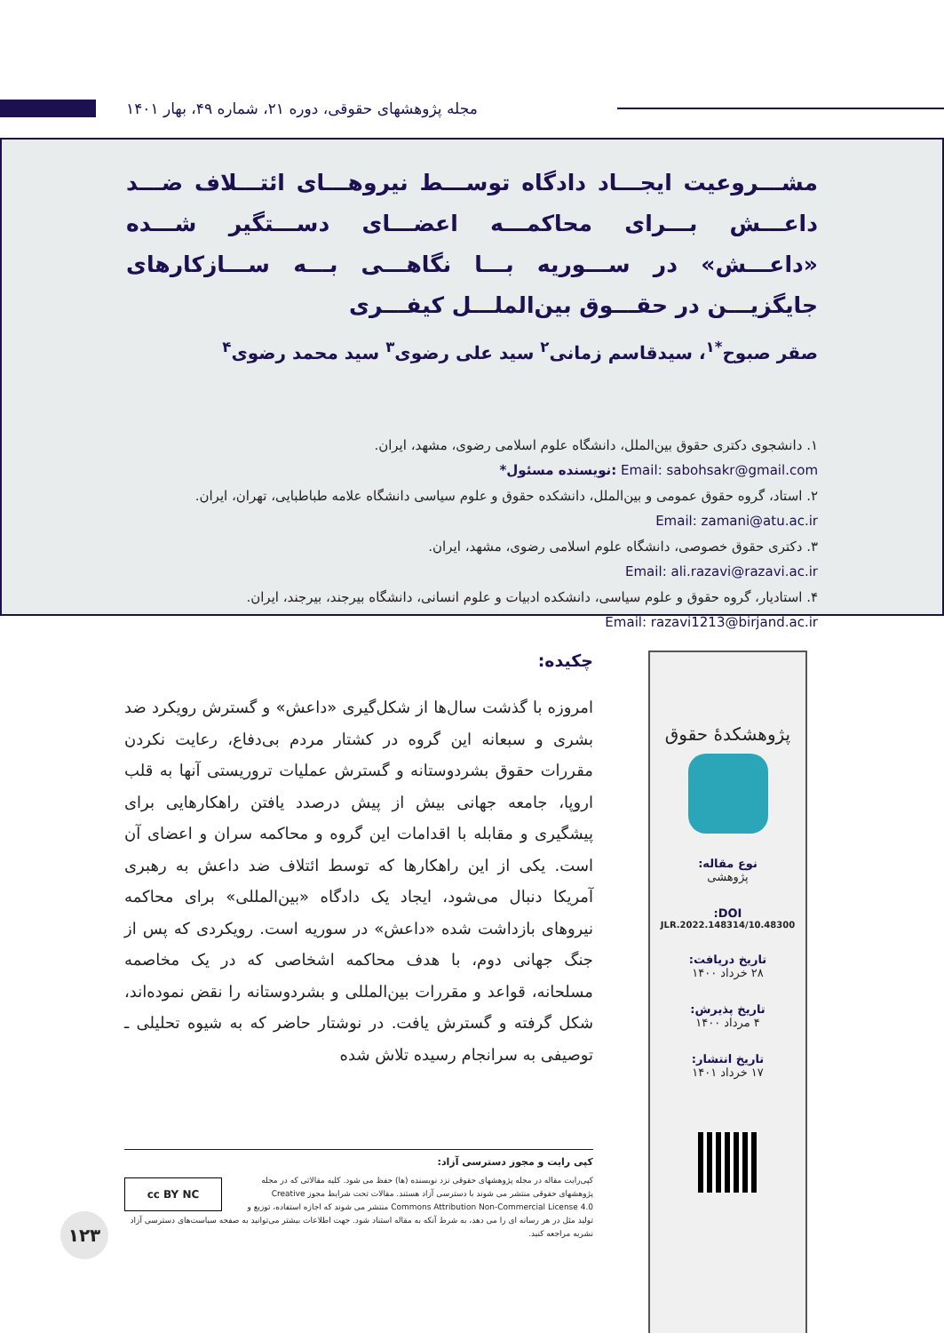مجله پژوهشهای حقوقی، دوره ۲۱، شماره ۴۹، بهار ۱۴۰۱
مشـــروعیت ایجـــاد دادگاه توســـط نیروهـــای ائتـــلاف ضـــد داعـــش بـــرای محاکمـــه اعضـــای دســـتگیر شـــده «داعـــش» در ســـوریه بـــا نگاهـــی بـــه ســـازکارهای جایگزیـــن در حقـــوق بین‌الملـــل کیفـــری
صقر صبوح<sup>*۱</sup>، سیدقاسم زمانی<sup>۲</sup> سید علی رضوی<sup>۳</sup> سید محمد رضوی<sup>۴</sup>
۱. دانشجوی دکتری حقوق بین‌الملل، دانشگاه علوم اسلامی رضوی، مشهد، ایران.
*نویسنده مسئول: Email: sabohsakr@gmail.com
۲. استاد، گروه حقوق عمومی و بین‌الملل، دانشکده حقوق و علوم سیاسی دانشگاه علامه طباطبایی، تهران، ایران.
Email: zamani@atu.ac.ir
۳. دکتری حقوق خصوصی، دانشگاه علوم اسلامی رضوی، مشهد، ایران.
Email: ali.razavi@razavi.ac.ir
۴. استادیار، گروه حقوق و علوم سیاسی، دانشکده ادبیات و علوم انسانی، دانشگاه بیرجند، بیرجند، ایران.
Email: razavi1213@birjand.ac.ir
پژوهشکدهٔ حقوق
نوع مقاله:
پژوهشی
DOI:
10.48300/JLR.2022.148314
تاریخ دریافت:
۲۸ خرداد ۱۴۰۰
تاریخ پذیرش:
۴ مرداد ۱۴۰۰
تاریخ انتشار:
۱۷ خرداد ۱۴۰۱
چکیده:
امروزه با گذشت سال‌ها از شکل‌گیری «داعش» و گسترش رویکرد ضد بشری و سبعانه این گروه در کشتار مردم بی‌دفاع، رعایت نکردن مقررات حقوق بشردوستانه و گسترش عملیات تروریستی آنها به قلب اروپا، جامعه جهانی بیش از پیش درصدد یافتن راهکارهایی برای پیشگیری و مقابله با اقدامات این گروه و محاکمه سران و اعضای آن است. یکی از این راهکارها که توسط ائتلاف ضد داعش به رهبری آمریکا دنبال می‌شود، ایجاد یک دادگاه «بین‌المللی» برای محاکمه نیروهای بازداشت شده «داعش» در سوریه است. رویکردی که پس از جنگ جهانی دوم، با هدف محاکمه اشخاصی که در یک مخاصمه مسلحانه، قواعد و مقررات بین‌المللی و بشردوستانه را نقض نموده‌اند، شکل گرفته و گسترش یافت. در نوشتار حاضر که به شیوه تحلیلی ـ توصیفی به سرانجام رسیده تلاش شده
کپی رایت و مجوز دسترسی آزاد:
cc BY NC
کپی‌رایت مقاله در مجله پژوهشهای حقوقی نزد نویسنده (ها) حفظ می شود. کلیه مقالاتی که در مجله پژوهشهای حقوقی منتشر می شوند با دسترسی آزاد هستند. مقالات تحت شرایط مجوز Creative Commons Attribution Non-Commercial License 4.0 منتشر می شوند که اجازه استفاده، توزیع و تولید مثل در هر رسانه ای را می دهد، به شرط آنکه به مقاله استناد شود. جهت اطلاعات بیشتر می‌توانید به صفحه سیاست‌های دسترسی آزاد نشریه مراجعه کنید.
۱۲۳